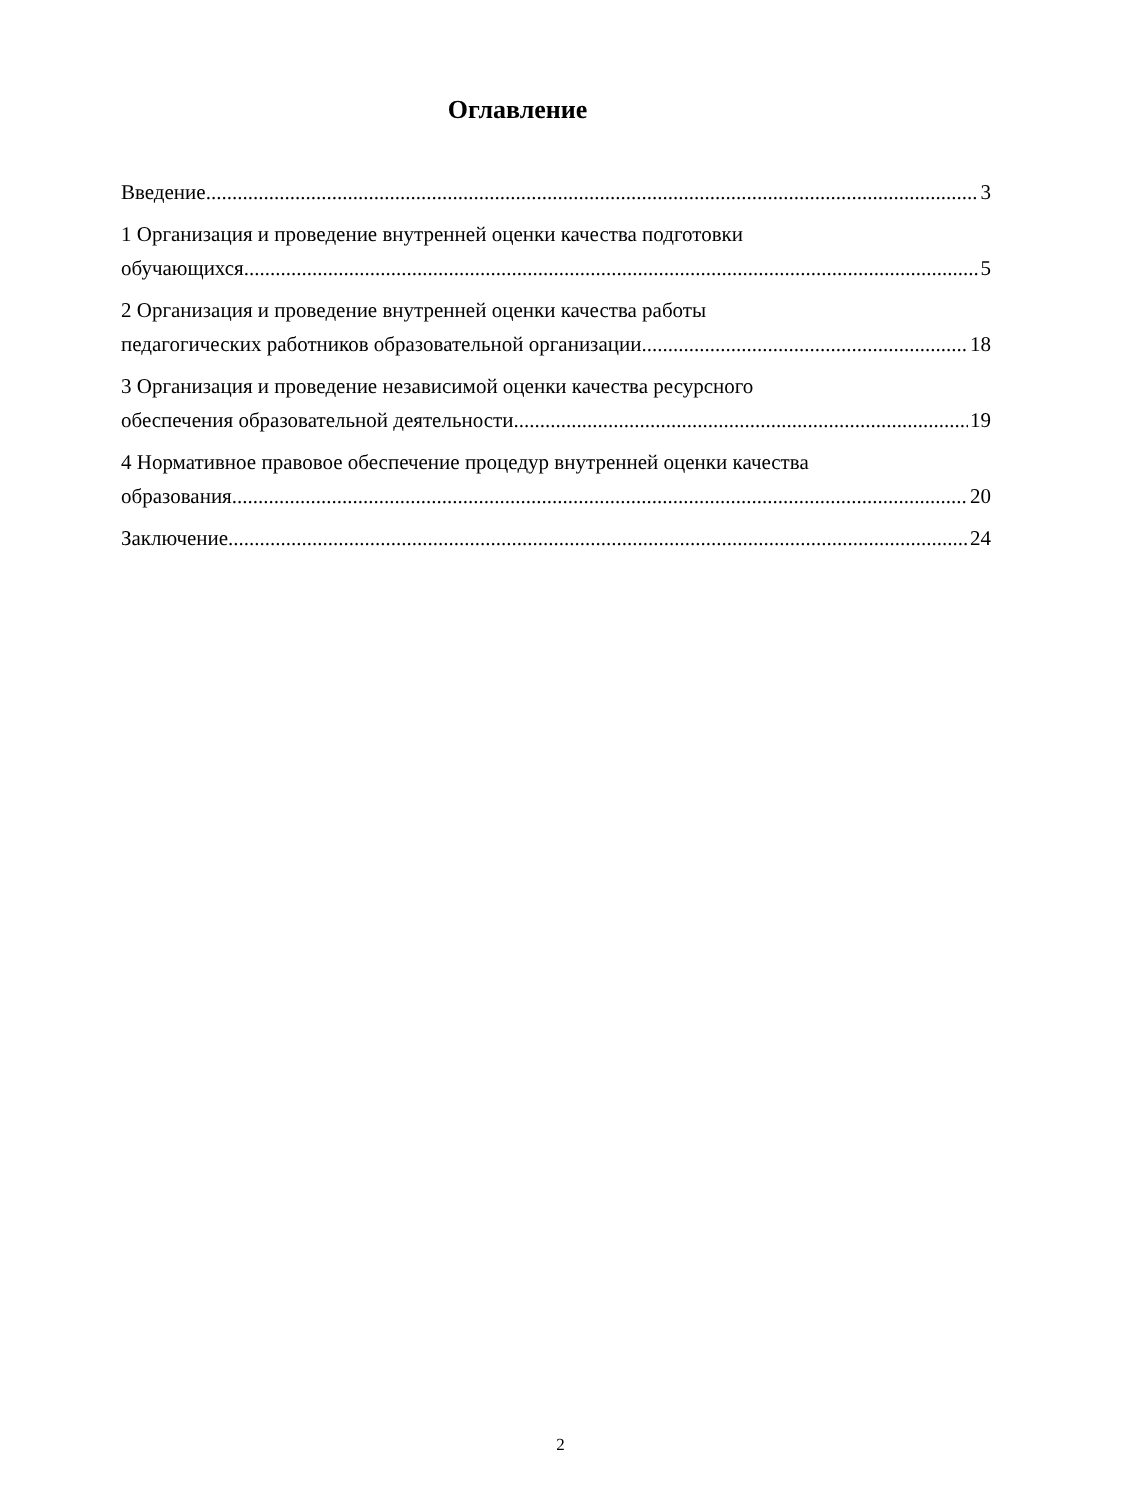Оглавление
Введение 3
1 Организация и проведение внутренней оценки качества подготовки
обучающихся 5
2 Организация и проведение внутренней оценки качества работы
педагогических работников образовательной организации 18
3 Организация и проведение независимой оценки качества ресурсного
обеспечения образовательной деятельности 19
4 Нормативное правовое обеспечение процедур внутренней оценки качества
образования 20
Заключение 24
2